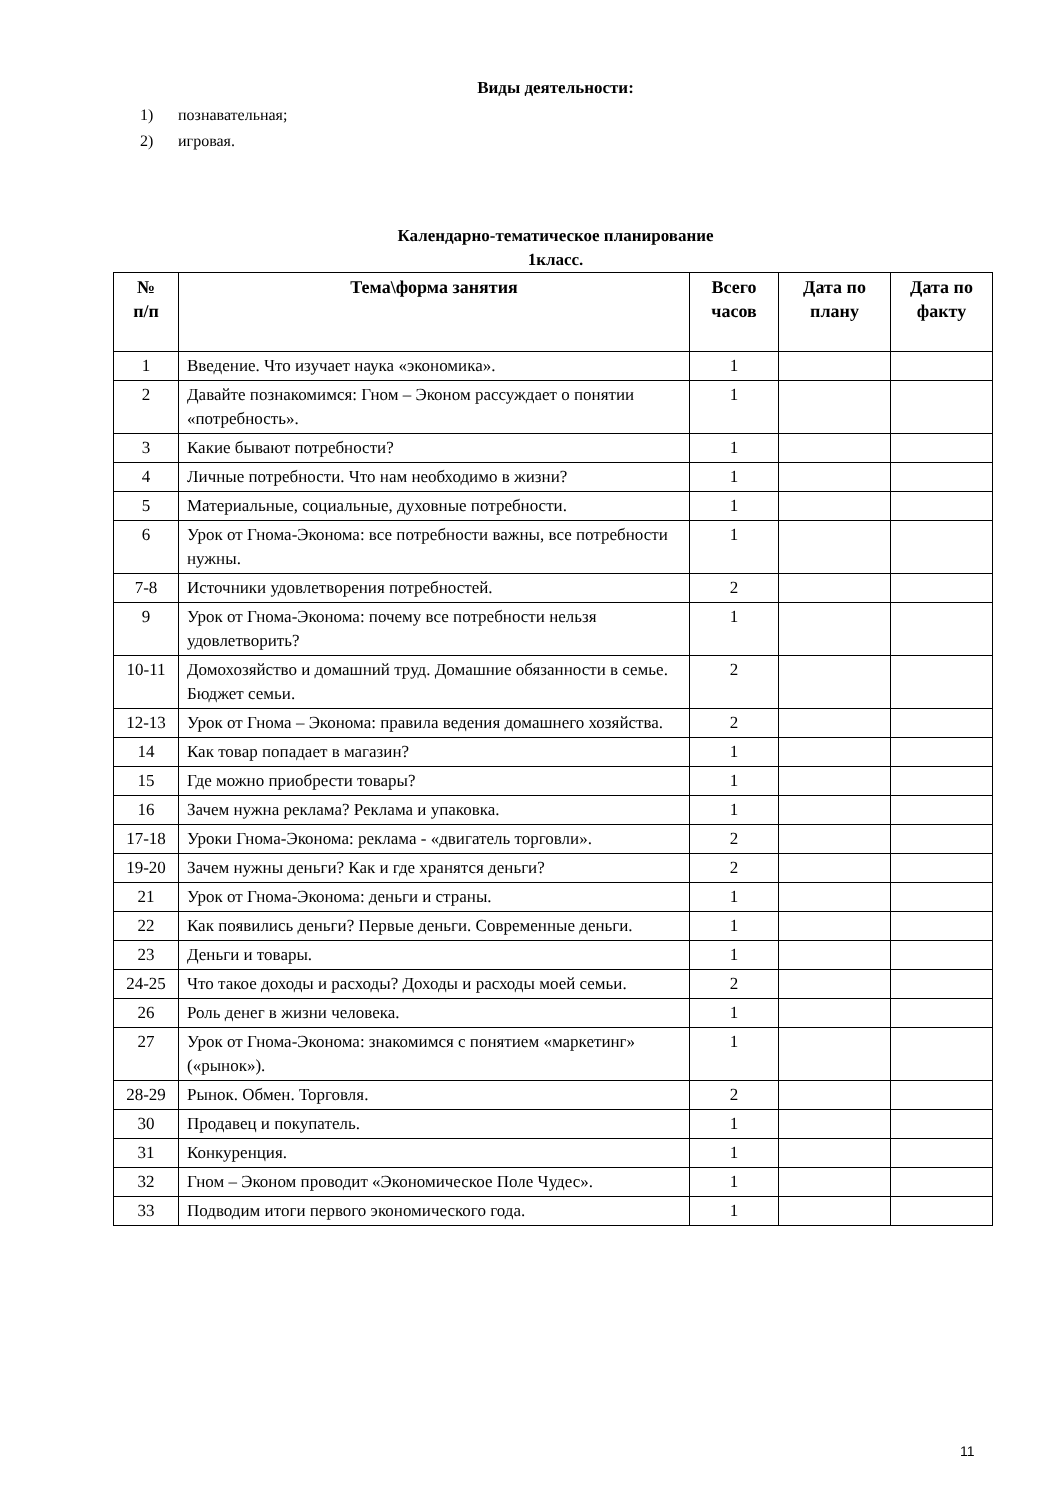Виды деятельности:
1) познавательная;
2) игровая.
Календарно-тематическое планирование
1класс.
| № п/п | Тема\форма занятия | Всего часов | Дата по плану | Дата по факту |
| --- | --- | --- | --- | --- |
| 1 | Введение. Что изучает наука «экономика». | 1 | | |
| 2 | Давайте познакомимся: Гном – Эконом рассуждает о понятии «потребность». | 1 | | |
| 3 | Какие бывают потребности? | 1 | | |
| 4 | Личные потребности. Что нам необходимо в жизни? | 1 | | |
| 5 | Материальные, социальные, духовные потребности. | 1 | | |
| 6 | Урок от Гнома-Эконома: все потребности важны, все потребности нужны. | 1 | | |
| 7-8 | Источники удовлетворения потребностей. | 2 | | |
| 9 | Урок от Гнома-Эконома: почему все потребности нельзя удовлетворить? | 1 | | |
| 10-11 | Домохозяйство и домашний труд. Домашние обязанности в семье. Бюджет семьи. | 2 | | |
| 12-13 | Урок от Гнома – Эконома: правила ведения домашнего хозяйства. | 2 | | |
| 14 | Как товар попадает в магазин? | 1 | | |
| 15 | Где можно приобрести товары? | 1 | | |
| 16 | Зачем нужна реклама? Реклама и упаковка. | 1 | | |
| 17-18 | Уроки Гнома-Эконома: реклама - «двигатель торговли». | 2 | | |
| 19-20 | Зачем нужны деньги? Как и где хранятся деньги? | 2 | | |
| 21 | Урок от Гнома-Эконома: деньги и страны. | 1 | | |
| 22 | Как появились деньги? Первые деньги. Современные деньги. | 1 | | |
| 23 | Деньги и товары. | 1 | | |
| 24-25 | Что такое доходы и расходы? Доходы и расходы моей семьи. | 2 | | |
| 26 | Роль денег в жизни человека. | 1 | | |
| 27 | Урок от Гнома-Эконома: знакомимся с понятием «маркетинг» («рынок»). | 1 | | |
| 28-29 | Рынок. Обмен. Торговля. | 2 | | |
| 30 | Продавец и покупатель. | 1 | | |
| 31 | Конкуренция. | 1 | | |
| 32 | Гном – Эконом проводит «Экономическое Поле Чудес». | 1 | | |
| 33 | Подводим итоги первого экономического года. | 1 | | |
11